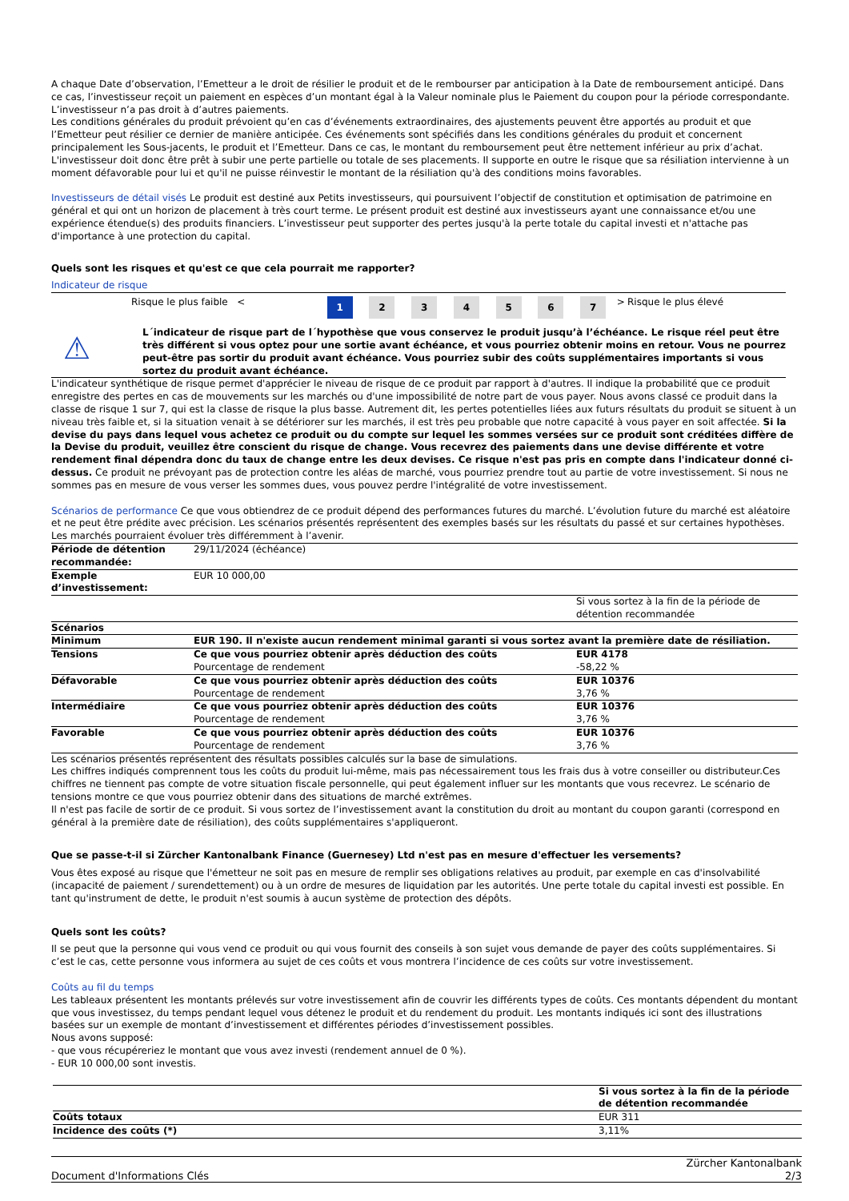A chaque Date d’observation, l’Emetteur a le droit de résilier le produit et de le rembourser par anticipation à la Date de remboursement anticipé. Dans ce cas, l’investisseur reçoit un paiement en espèces d’un montant égal à la Valeur nominale plus le Paiement du coupon pour la période correspondante. L’investisseur n’a pas droit à d’autres paiements.
Les conditions générales du produit prévoient qu’en cas d’événements extraordinaires, des ajustements peuvent être apportés au produit et que l’Emetteur peut résilier ce dernier de manière anticipée. Ces événements sont spécifiés dans les conditions générales du produit et concernent principalement les Sous-jacents, le produit et l’Emetteur. Dans ce cas, le montant du remboursement peut être nettement inférieur au prix d’achat. L'investisseur doit donc être prêt à subir une perte partielle ou totale de ses placements. Il supporte en outre le risque que sa résiliation intervienne à un moment défavorable pour lui et qu'il ne puisse réinvestir le montant de la résiliation qu'à des conditions moins favorables.
Investisseurs de détail visés Le produit est destiné aux Petits investisseurs, qui poursuivent l’objectif de constitution et optimisation de patrimoine en général et qui ont un horizon de placement à très court terme. Le présent produit est destiné aux investisseurs ayant une connaissance et/ou une expérience étendue(s) des produits financiers. L’investisseur peut supporter des pertes jusqu'à la perte totale du capital investi et n'attache pas d'importance à une protection du capital.
Quels sont les risques et qu'est ce que cela pourrait me rapporter?
Indicateur de risque
| | Risque le plus faible < | 1 | 2 | 3 | 4 | 5 | 6 | 7 | > | Risque le plus élevé |
⚠
L´indicateur de risque part de l´hypothèse que vous conservez le produit jusqu’à l’échéance. Le risque réel peut être très différent si vous optez pour une sortie avant échéance, et vous pourriez obtenir moins en retour. Vous ne pourrez peut-être pas sortir du produit avant échéance. Vous pourriez subir des coûts supplémentaires importants si vous sortez du produit avant échéance.
L'indicateur synthétique de risque permet d'apprécier le niveau de risque de ce produit par rapport à d'autres. Il indique la probabilité que ce produit enregistre des pertes en cas de mouvements sur les marchés ou d'une impossibilité de notre part de vous payer. Nous avons classé ce produit dans la classe de risque 1 sur 7, qui est la classe de risque la plus basse. Autrement dit, les pertes potentielles liées aux futurs résultats du produit se situent à un niveau très faible et, si la situation venait à se détériorer sur les marchés, il est très peu probable que notre capacité à vous payer en soit affectée. Si la devise du pays dans lequel vous achetez ce produit ou du compte sur lequel les sommes versées sur ce produit sont créditées diffère de la Devise du produit, veuillez être conscient du risque de change. Vous recevrez des paiements dans une devise différente et votre rendement final dépendra donc du taux de change entre les deux devises. Ce risque n'est pas pris en compte dans l'indicateur donné ci-dessus. Ce produit ne prévoyant pas de protection contre les aléas de marché, vous pourriez prendre tout au partie de votre investissement. Si nous ne sommes pas en mesure de vous verser les sommes dues, vous pouvez perdre l'intégralité de votre investissement.
Scénarios de performance Ce que vous obtiendrez de ce produit dépend des performances futures du marché. L’évolution future du marché est aléatoire et ne peut être prédite avec précision. Les scénarios présentés représentent des exemples basés sur les résultats du passé et sur certaines hypothèses. Les marchés pourraient évoluer très différemment à l’avenir.
| Période de détention recommandée: | 29/11/2024 (échéance) | |
| Exemple d’investissement: | EUR 10 000,00 | |
| | | Si vous sortez à la fin de la période de détention recommandée |
| Scénarios | | |
| Minimum | EUR 190. Il n'existe aucun rendement minimal garanti si vous sortez avant la première date de résiliation. | |
| Tensions | Ce que vous pourriez obtenir après déduction des coûts Pourcentage de rendement | EUR 4178 -58,22 % |
| Défavorable | Ce que vous pourriez obtenir après déduction des coûts Pourcentage de rendement | EUR 10376 3,76 % |
| Intermédiaire | Ce que vous pourriez obtenir après déduction des coûts Pourcentage de rendement | EUR 10376 3,76 % |
| Favorable | Ce que vous pourriez obtenir après déduction des coûts Pourcentage de rendement | EUR 10376 3,76 % |
Les scénarios présentés représentent des résultats possibles calculés sur la base de simulations.
Les chiffres indiqués comprennent tous les coûts du produit lui-même, mais pas nécessairement tous les frais dus à votre conseiller ou distributeur.Ces chiffres ne tiennent pas compte de votre situation fiscale personnelle, qui peut également influer sur les montants que vous recevrez. Le scénario de tensions montre ce que vous pourriez obtenir dans des situations de marché extrêmes.
Il n'est pas facile de sortir de ce produit. Si vous sortez de l’investissement avant la constitution du droit au montant du coupon garanti (correspond en général à la première date de résiliation), des coûts supplémentaires s'appliqueront.
Que se passe-t-il si Zürcher Kantonalbank Finance (Guernesey) Ltd n'est pas en mesure d'effectuer les versements?
Vous êtes exposé au risque que l'émetteur ne soit pas en mesure de remplir ses obligations relatives au produit, par exemple en cas d'insolvabilité (incapacité de paiement / surendettement) ou à un ordre de mesures de liquidation par les autorités. Une perte totale du capital investi est possible. En tant qu'instrument de dette, le produit n'est soumis à aucun système de protection des dépôts.
Quels sont les coûts?
Il se peut que la personne qui vous vend ce produit ou qui vous fournit des conseils à son sujet vous demande de payer des coûts supplémentaires. Si c’est le cas, cette personne vous informera au sujet de ces coûts et vous montrera l’incidence de ces coûts sur votre investissement.
Coûts au fil du temps
Les tableaux présentent les montants prélevés sur votre investissement afin de couvrir les différents types de coûts. Ces montants dépendent du montant que vous investissez, du temps pendant lequel vous détenez le produit et du rendement du produit. Les montants indiqués ici sont des illustrations basées sur un exemple de montant d’investissement et différentes périodes d’investissement possibles.
Nous avons supposé:
- que vous récupéreriez le montant que vous avez investi (rendement annuel de 0 %).
- EUR 10 000,00 sont investis.
| | Si vous sortez à la fin de la période de détention recommandée |
| Coûts totaux | EUR 311 |
| Incidence des coûts (*) | 3,11% |
Document d'Informations Clés Zürcher Kantonalbank
2/3